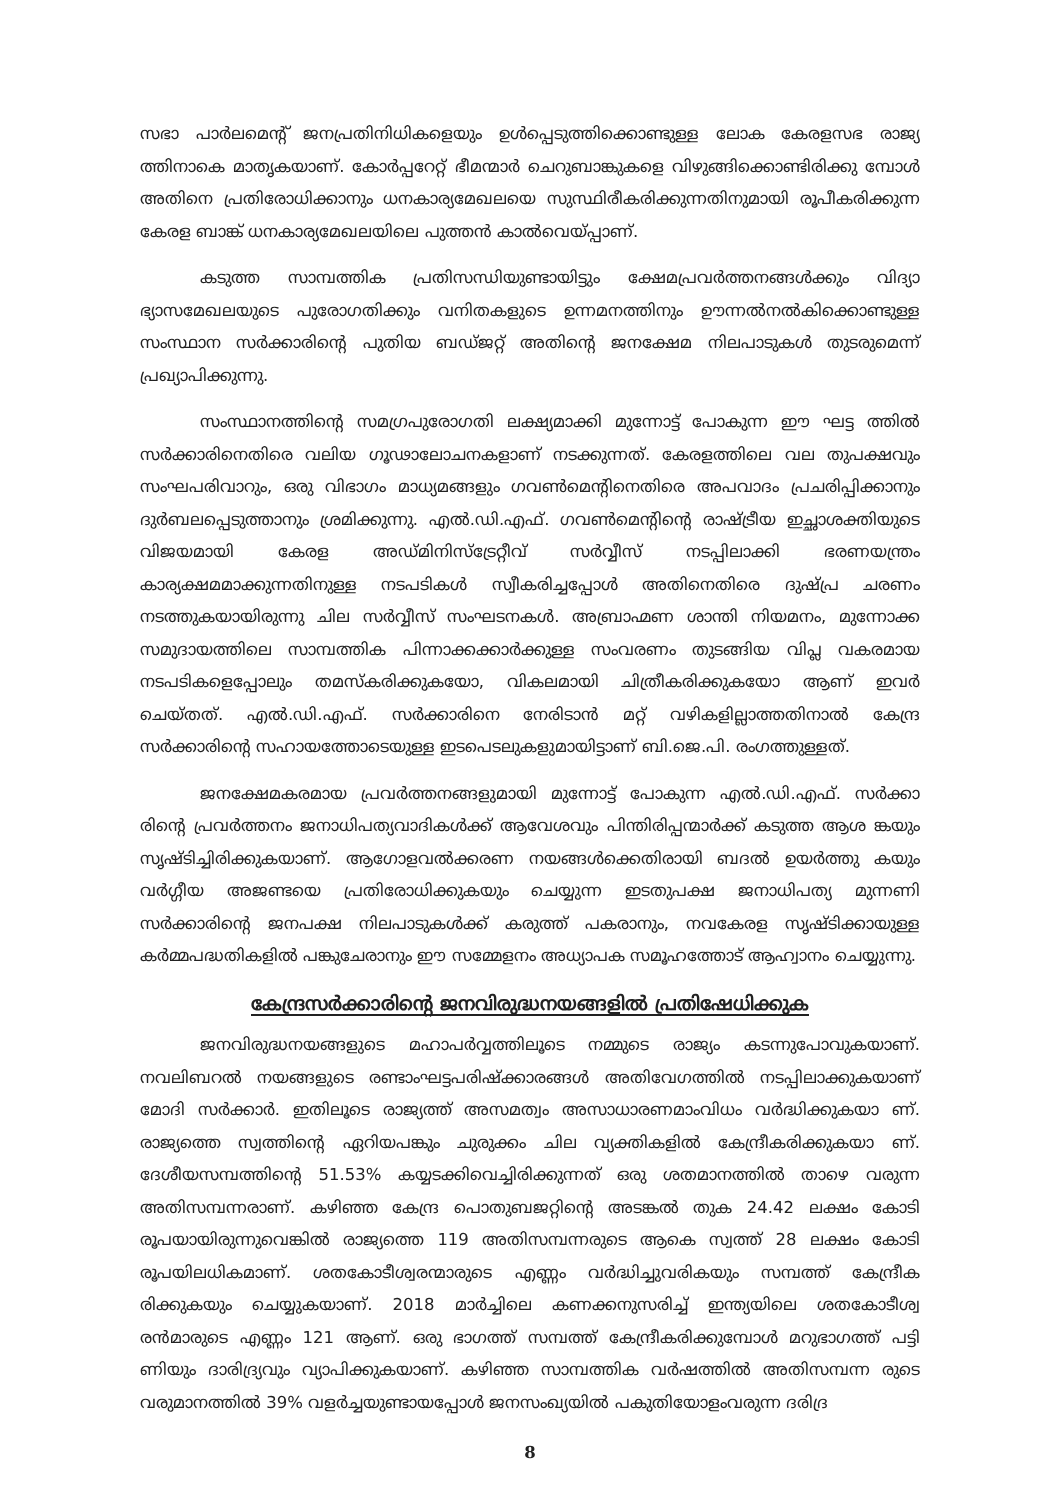സഭാ പാർലമെന്റ് ജനപ്രതിനിധികളെയും ഉൾപ്പെടുത്തിക്കൊണ്ടുള്ള ലോക കേരളസഭ രാജ്യ ത്തിനാകെ മാതൃകയാണ്. കോർപ്പറേറ്റ് ഭീമന്മാർ ചെറുബാങ്കുകളെ വിഴുങ്ങിക്കൊണ്ടിരിക്കു മ്പോൾ അതിനെ പ്രതിരോധിക്കാനും ധനകാര്യമേഖലയെ സുസ്ഥിരീകരിക്കുന്നതിനുമായി രൂപീകരിക്കുന്ന കേരള ബാങ്ക് ധനകാര്യമേഖലയിലെ പുത്തൻ കാൽവെയ്പ്പാണ്.
കടുത്ത സാമ്പത്തിക പ്രതിസന്ധിയുണ്ടായിട്ടും ക്ഷേമപ്രവർത്തനങ്ങൾക്കും വിദ്യാ ഭ്യാസമേഖലയുടെ പുരോഗതിക്കും വനിതകളുടെ ഉന്നമനത്തിനും ഊന്നൽനൽകിക്കൊണ്ടുള്ള സംസ്ഥാന സർക്കാരിന്റെ പുതിയ ബഡ്ജറ്റ് അതിന്റെ ജനക്ഷേമ നിലപാടുകൾ തുടരുമെന്ന് പ്രഖ്യാപിക്കുന്നു.
സംസ്ഥാനത്തിന്റെ സമഗ്രപുരോഗതി ലക്ഷ്യമാക്കി മുന്നോട്ട് പോകുന്ന ഈ ഘട്ട ത്തിൽ സർക്കാരിനെതിരെ വലിയ ഗൂഢാലോചനകളാണ് നടക്കുന്നത്. കേരളത്തിലെ വല തുപക്ഷവും സംഘപരിവാറും, ഒരു വിഭാഗം മാധ്യമങ്ങളും ഗവൺമെന്റിനെതിരെ അപവാദം പ്രചരിപ്പിക്കാനും ദുർബലപ്പെടുത്താനും ശ്രമിക്കുന്നു. എൽ.ഡി.എഫ്. ഗവൺമെന്റിന്റെ രാഷ്ട്രീയ ഇച്ഛാശക്തിയുടെ വിജയമായി കേരള അഡ്മിനിസ്ട്രേറ്റീവ് സർവ്വീസ് നടപ്പിലാക്കി ഭരണയന്ത്രം കാര്യക്ഷമമാക്കുന്നതിനുള്ള നടപടികൾ സ്വീകരിച്ചപ്പോൾ അതിനെതിരെ ദുഷ്പ്ര ചരണം നടത്തുകയായിരുന്നു ചില സർവ്വീസ് സംഘടനകൾ. അബ്രാഹ്മണ ശാന്തി നിയമനം, മുന്നോക്ക സമുദായത്തിലെ സാമ്പത്തിക പിന്നാക്കക്കാർക്കുള്ള സംവരണം തുടങ്ങിയ വിപ്ല വകരമായ നടപടികളെപ്പോലും തമസ്കരിക്കുകയോ, വികലമായി ചിത്രീകരിക്കുകയോ ആണ് ഇവർ ചെയ്തത്. എൽ.ഡി.എഫ്. സർക്കാരിനെ നേരിടാൻ മറ്റ് വഴികളില്ലാത്തതിനാൽ കേന്ദ്ര സർക്കാരിന്റെ സഹായത്തോടെയുള്ള ഇടപെടലുകളുമായിട്ടാണ് ബി.ജെ.പി. രംഗത്തുള്ളത്.
ജനക്ഷേമകരമായ പ്രവർത്തനങ്ങളുമായി മുന്നോട്ട് പോകുന്ന എൽ.ഡി.എഫ്. സർക്കാ രിന്റെ പ്രവർത്തനം ജനാധിപത്യവാദികൾക്ക് ആവേശവും പിന്തിരിപ്പന്മാർക്ക് കടുത്ത ആശ ങ്കയും സൃഷ്ടിച്ചിരിക്കുകയാണ്. ആഗോളവൽക്കരണ നയങ്ങൾക്കെതിരായി ബദൽ ഉയർത്തു കയും വർഗ്ഗീയ അജണ്ടയെ പ്രതിരോധിക്കുകയും ചെയ്യുന്ന ഇടതുപക്ഷ ജനാധിപത്യ മുന്നണി സർക്കാരിന്റെ ജനപക്ഷ നിലപാടുകൾക്ക് കരുത്ത് പകരാനും, നവകേരള സൃഷ്ടിക്കായുള്ള കർമ്മപദ്ധതികളിൽ പങ്കുചേരാനും ഈ സമ്മേളനം അധ്യാപക സമൂഹത്തോട് ആഹ്വാനം ചെയ്യുന്നു.
കേന്ദ്രസർക്കാരിന്റെ ജനവിരുദ്ധനയങ്ങളിൽ പ്രതിഷേധിക്കുക
ജനവിരുദ്ധനയങ്ങളുടെ മഹാപർവ്വത്തിലൂടെ നമ്മുടെ രാജ്യം കടന്നുപോവുകയാണ്. നവലിബറൽ നയങ്ങളുടെ രണ്ടാംഘട്ടപരിഷ്ക്കാരങ്ങൾ അതിവേഗത്തിൽ നടപ്പിലാക്കുകയാണ് മോദി സർക്കാർ. ഇതിലൂടെ രാജ്യത്ത് അസമത്വം അസാധാരണമാംവിധം വർദ്ധിക്കുകയാ ണ്. രാജ്യത്തെ സ്വത്തിന്റെ ഏറിയപങ്കും ചുരുക്കം ചില വ്യക്തികളിൽ കേന്ദ്രീകരിക്കുകയാ ണ്. ദേശീയസമ്പത്തിന്റെ 51.53% കയ്യടക്കിവെച്ചിരിക്കുന്നത് ഒരു ശതമാനത്തിൽ താഴെ വരുന്ന അതിസമ്പന്നരാണ്. കഴിഞ്ഞ കേന്ദ്ര പൊതുബജറ്റിന്റെ അടങ്കൽ തുക 24.42 ലക്ഷം കോടി രൂപയായിരുന്നുവെങ്കിൽ രാജ്യത്തെ 119 അതിസമ്പന്നരുടെ ആകെ സ്വത്ത് 28 ലക്ഷം കോടി രൂപയിലധികമാണ്. ശതകോടീശ്വരന്മാരുടെ എണ്ണം വർദ്ധിച്ചുവരികയും സമ്പത്ത് കേന്ദ്രീക രിക്കുകയും ചെയ്യുകയാണ്. 2018 മാർച്ചിലെ കണക്കനുസരിച്ച് ഇന്ത്യയിലെ ശതകോടീശ്വ രൻമാരുടെ എണ്ണം 121 ആണ്. ഒരു ഭാഗത്ത് സമ്പത്ത് കേന്ദ്രീകരിക്കുമ്പോൾ മറുഭാഗത്ത് പട്ടി ണിയും ദാരിദ്ര്യവും വ്യാപിക്കുകയാണ്. കഴിഞ്ഞ സാമ്പത്തിക വർഷത്തിൽ അതിസമ്പന്ന രുടെ വരുമാനത്തിൽ 39% വളർച്ചയുണ്ടായപ്പോൾ ജനസംഖ്യയിൽ പകുതിയോളംവരുന്ന ദരിദ്ര
8